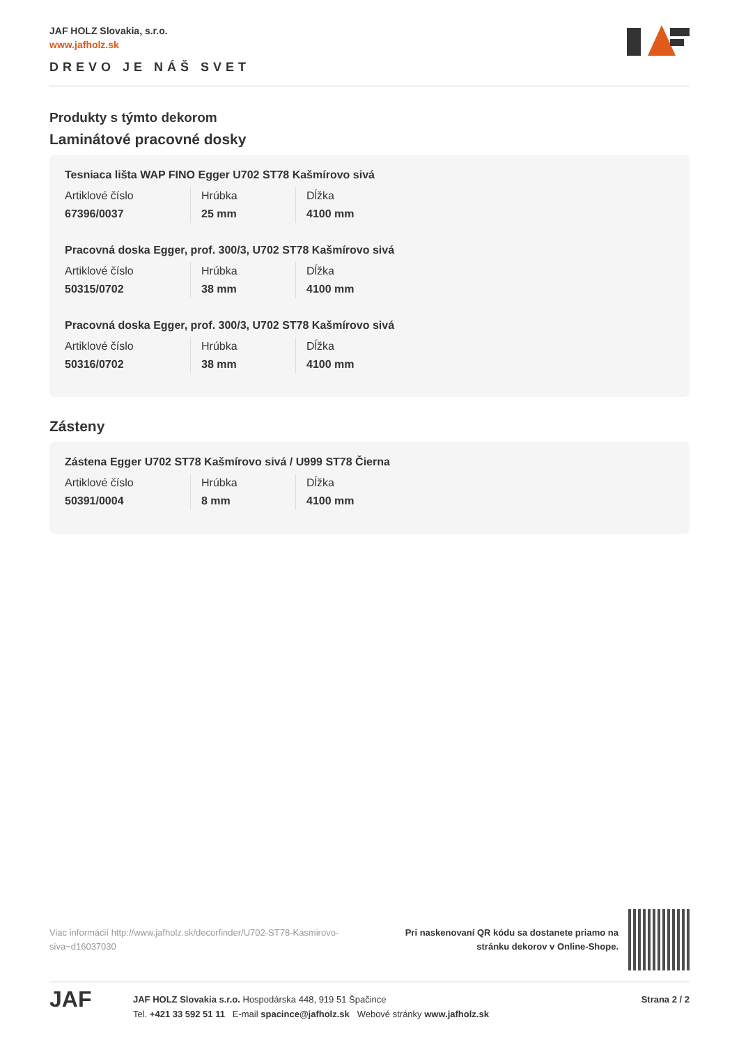JAF HOLZ Slovakia, s.r.o.
www.jafholz.sk
DREVO JE NÁŠ SVET
Produkty s týmto dekorom
Laminátové pracovné dosky
Tesniaca lišta WAP FINO Egger U702 ST78 Kašmírovo sivá
| Artiklové číslo | Hrúbka | Dĺžka |
| 67396/0037 | 25 mm | 4100 mm |
Pracovná doska Egger, prof. 300/3, U702 ST78 Kašmírovo sivá
| Artiklové číslo | Hrúbka | Dĺžka |
| 50315/0702 | 38 mm | 4100 mm |
Pracovná doska Egger, prof. 300/3, U702 ST78 Kašmírovo sivá
| Artiklové číslo | Hrúbka | Dĺžka |
| 50316/0702 | 38 mm | 4100 mm |
Zásteny
Zástena Egger U702 ST78 Kašmírovo sivá / U999 ST78 Čierna
| Artiklové číslo | Hrúbka | Dĺžka |
| 50391/0004 | 8 mm | 4100 mm |
Viac informácií http://www.jafholz.sk/decorfinder/U702-ST78-Kasmirovo-siva~d16037030
Pri naskenovaní QR kódu sa dostanete priamo na
stránku dekorov v Online-Shope.
JAF
JAF HOLZ Slovakia s.r.o. Hospodárska 448, 919 51 Špačince
Tel. +421 33 592 51 11 E-mail spacince@jafholz.sk Webové stránky www.jafholz.sk
Strana 2 / 2